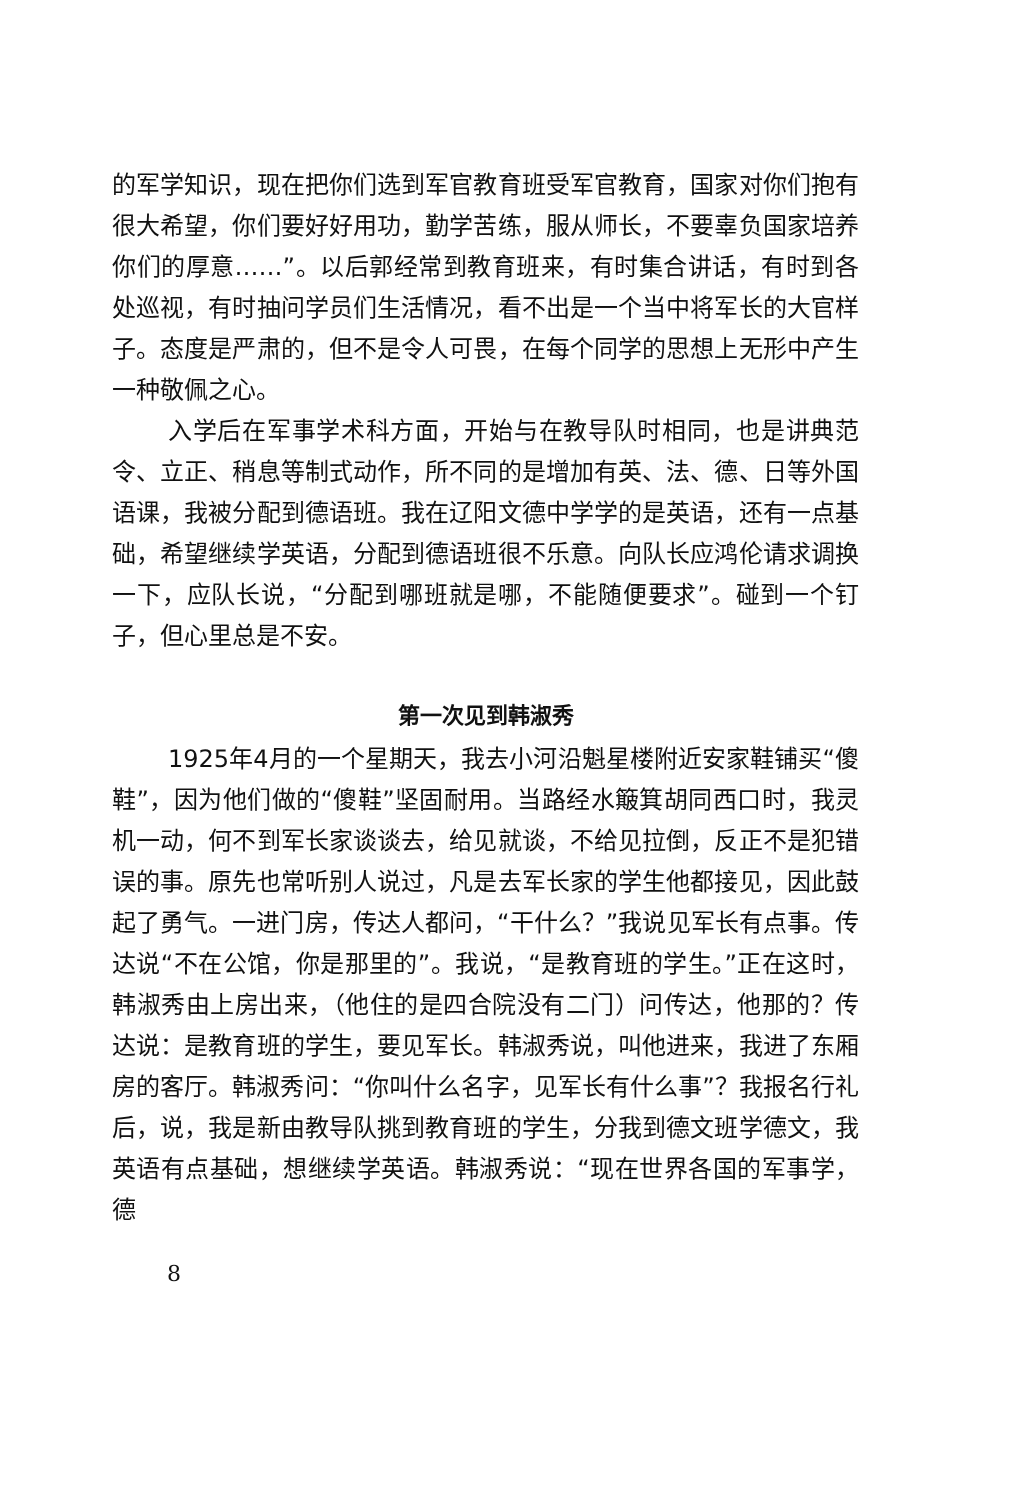的军学知识，现在把你们选到军官教育班受军官教育，国家对你们抱有很大希望，你们要好好用功，勤学苦练，服从师长，不要辜负国家培养你们的厚意……”。以后郭经常到教育班来，有时集合讲话，有时到各处巡视，有时抽问学员们生活情况，看不出是一个当中将军长的大官样子。态度是严肃的，但不是令人可畏，在每个同学的思想上无形中产生一种敬佩之心。
入学后在军事学术科方面，开始与在教导队时相同，也是讲典范令、立正、稍息等制式动作，所不同的是增加有英、法、德、日等外国语课，我被分配到德语班。我在辽阳文德中学学的是英语，还有一点基础，希望继续学英语，分配到德语班很不乐意。向队长应鸿伦请求调换一下，应队长说，“分配到哪班就是哪，不能随便要求”。碰到一个钉子，但心里总是不安。
第一次见到韩淑秀
1925年4月的一个星期天，我去小河沿魁星楼附近安家鞋铺买“傻鞋”，因为他们做的“傻鞋”坚固耐用。当路经水簸箕胡同西口时，我灵机一动，何不到军长家谈谈去，给见就谈，不给见拉倒，反正不是犯错误的事。原先也常听别人说过，凡是去军长家的学生他都接见，因此鼓起了勇气。一进门房，传达人都问，“干什么？”我说见军长有点事。传达说“不在公馆，你是那里的”。我说，“是教育班的学生。”正在这时，韩淑秀由上房出来，（他住的是四合院没有二门）问传达，他那的？传达说：是教育班的学生，要见军长。韩淑秀说，叫他进来，我进了东厢房的客厅。韩淑秀问：“你叫什么名字，见军长有什么事”？我报名行礼后，说，我是新由教导队挑到教育班的学生，分我到德文班学德文，我英语有点基础，想继续学英语。韩淑秀说：“现在世界各国的军事学，德
8